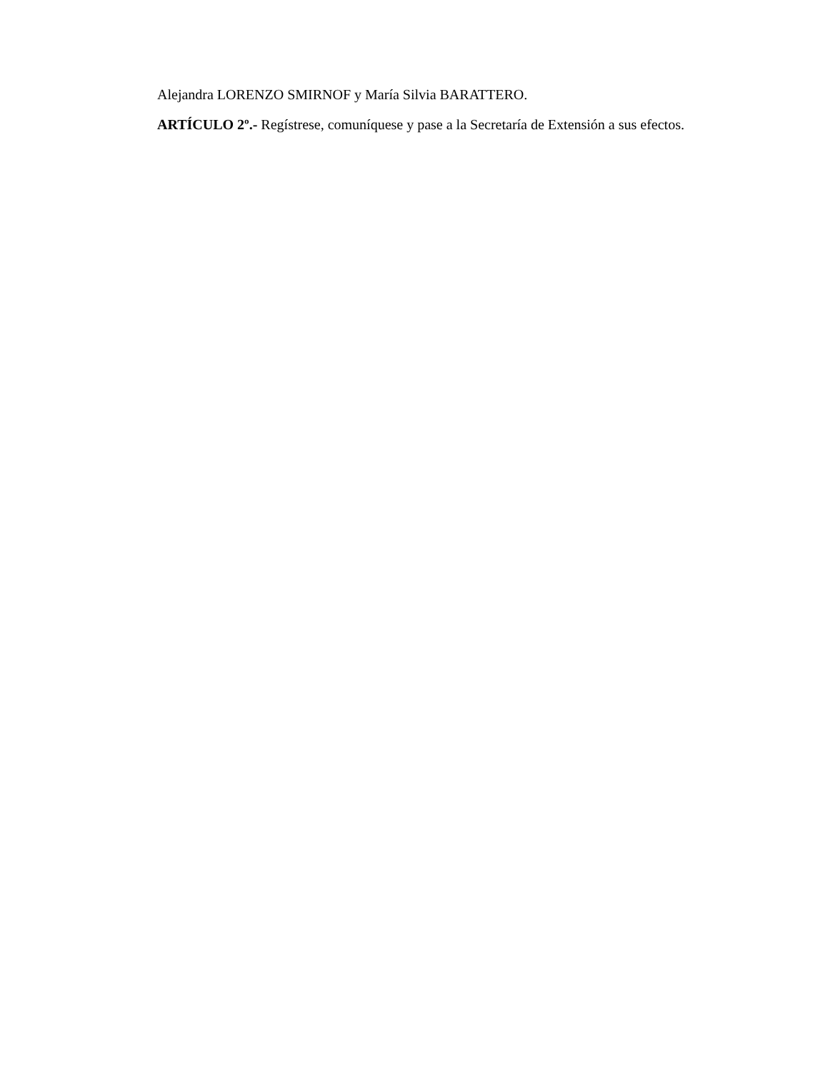Alejandra LORENZO SMIRNOF y María Silvia BARATTERO.
ARTÍCULO 2º.- Regístrese, comuníquese y pase a la Secretaría de Extensión a sus efectos.